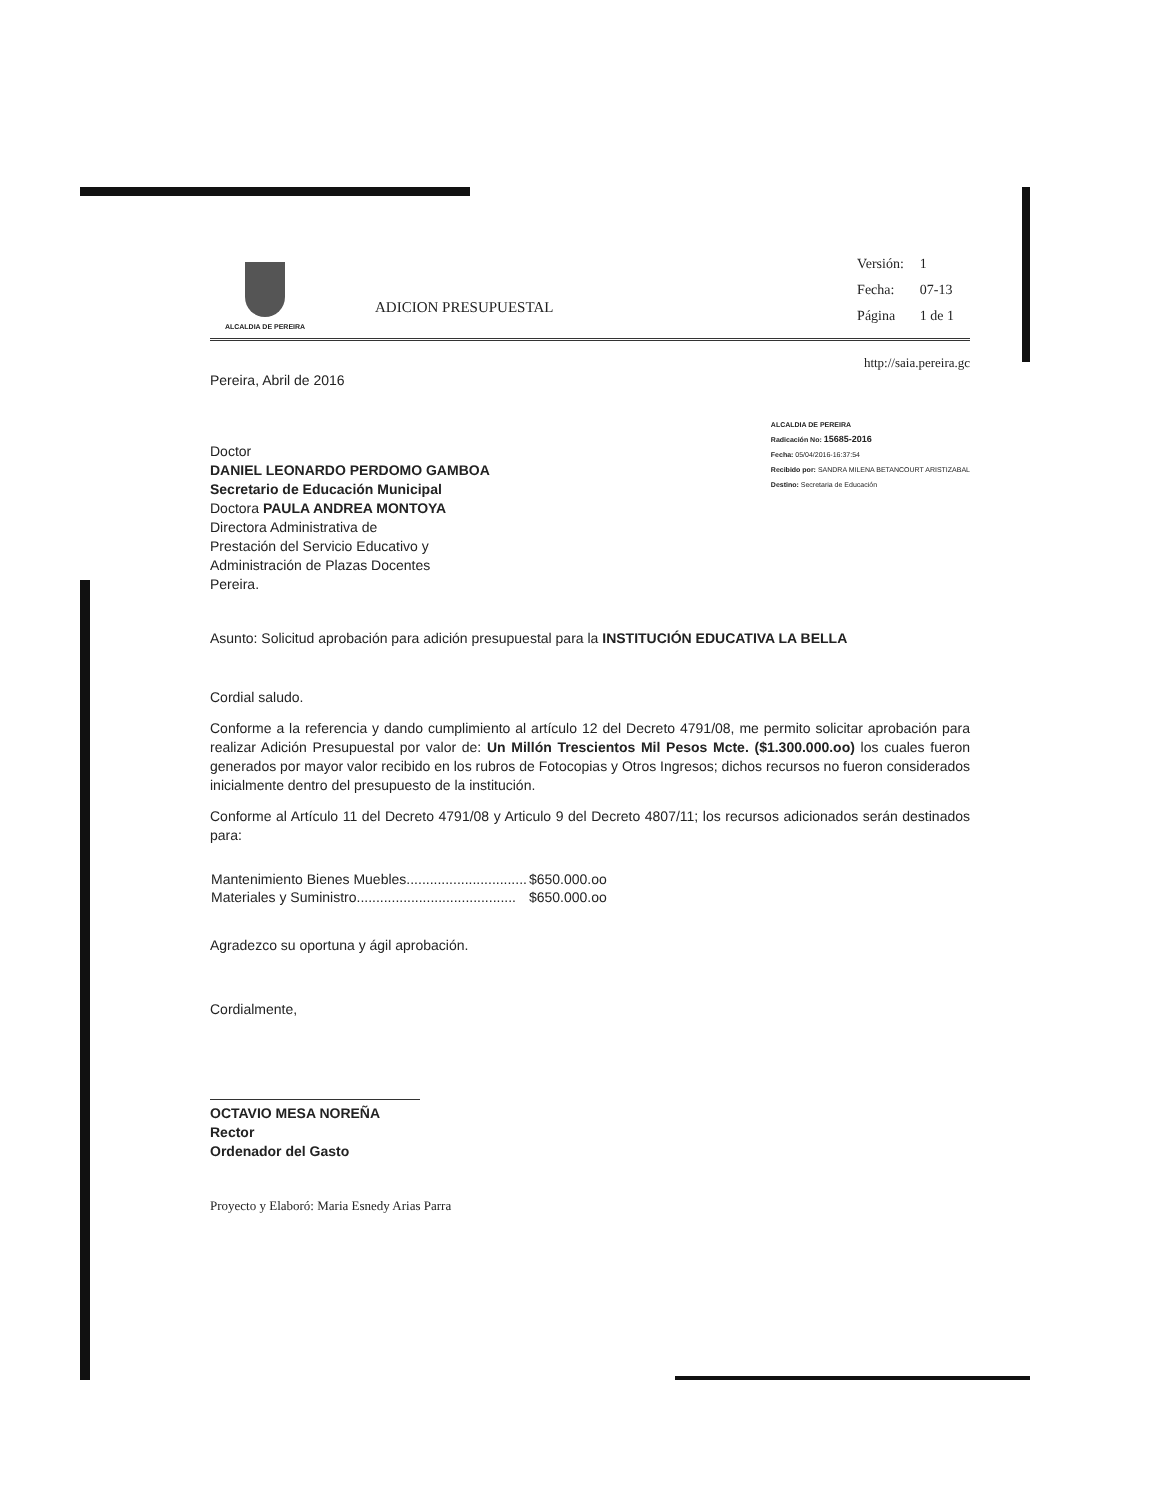ALCALDIA DE PEREIRA
ADICION PRESUPUESTAL
| Versión: | 1 |
| Fecha: | 07-13 |
| Página | 1 de 1 |
http://saia.pereira.gc
Pereira, Abril de 2016
Doctor
DANIEL LEONARDO PERDOMO GAMBOA
Secretario de Educación Municipal
Doctora PAULA ANDREA MONTOYA
Directora Administrativa de
Prestación del Servicio Educativo y
Administración de Plazas Docentes
Pereira.
ALCALDIA DE PEREIRA
Radicación No: 15685-2016
Fecha: 05/04/2016-16:37:54
Recibido por: SANDRA MILENA BETANCOURT ARISTIZABAL
Destino: Secretaria de Educación
Asunto: Solicitud aprobación para adición presupuestal para la INSTITUCIÓN EDUCATIVA LA BELLA
Cordial saludo.
Conforme a la referencia y dando cumplimiento al artículo 12 del Decreto 4791/08, me permito solicitar aprobación para realizar Adición Presupuestal por valor de: Un Millón Trescientos Mil Pesos Mcte. ($1.300.000.oo) los cuales fueron generados por mayor valor recibido en los rubros de Fotocopias y Otros Ingresos; dichos recursos no fueron considerados inicialmente dentro del presupuesto de la institución.
Conforme al Artículo 11 del Decreto 4791/08 y Articulo 9 del Decreto 4807/11; los recursos adicionados serán destinados para:
| Mantenimiento Bienes Muebles............................... | $650.000.oo |
| Materiales y Suministro......................................... | $650.000.oo |
Agradezco su oportuna y ágil aprobación.
Cordialmente,
OCTAVIO MESA NOREÑA
Rector
Ordenador del Gasto
Proyecto y Elaboró: Maria Esnedy Arias Parra